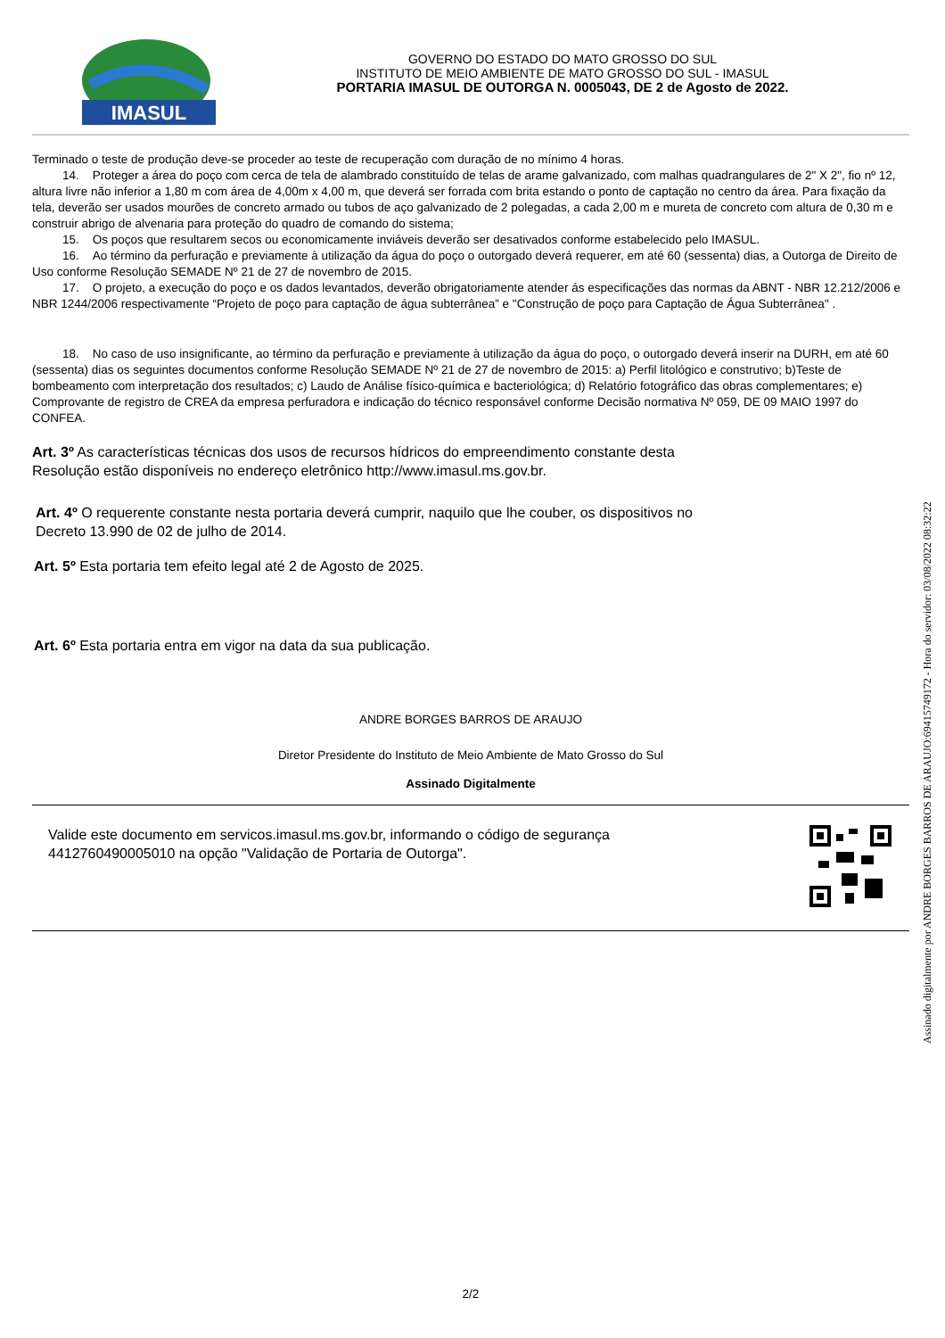IMASUL
GOVERNO DO ESTADO DO MATO GROSSO DO SUL
INSTITUTO DE MEIO AMBIENTE DE MATO GROSSO DO SUL - IMASUL
PORTARIA IMASUL DE OUTORGA N. 0005043, DE 2 de Agosto de 2022.
Terminado o teste de produção deve-se proceder ao teste de recuperação com duração de no mínimo 4 horas.
14. Proteger a área do poço com cerca de tela de alambrado constituído de telas de arame galvanizado, com malhas quadrangulares de 2" X 2", fio nº 12, altura livre não inferior a 1,80 m com área de 4,00m x 4,00 m, que deverá ser forrada com brita estando o ponto de captação no centro da área. Para fixação da tela, deverão ser usados mourões de concreto armado ou tubos de aço galvanizado de 2 polegadas, a cada 2,00 m e mureta de concreto com altura de 0,30 m e construir abrigo de alvenaria para proteção do quadro de comando do sistema;
15. Os poços que resultarem secos ou economicamente inviáveis deverão ser desativados conforme estabelecido pelo IMASUL.
16. Ao término da perfuração e previamente à utilização da água do poço o outorgado deverá requerer, em até 60 (sessenta) dias, a Outorga de Direito de Uso conforme Resolução SEMADE Nº 21 de 27 de novembro de 2015.
17. O projeto, a execução do poço e os dados levantados, deverão obrigatoriamente atender ás especificações das normas da ABNT - NBR 12.212/2006 e NBR 1244/2006 respectivamente “Projeto de poço para captação de água subterrânea” e "Construção de poço para Captação de Água Subterrânea" .
18. No caso de uso insignificante, ao término da perfuração e previamente à utilização da água do poço, o outorgado deverá inserir na DURH, em até 60 (sessenta) dias os seguintes documentos conforme Resolução SEMADE Nº 21 de 27 de novembro de 2015: a) Perfil litológico e construtivo; b)Teste de bombeamento com interpretação dos resultados; c) Laudo de Análise físico-química e bacteriológica; d) Relatório fotográfico das obras complementares; e) Comprovante de registro de CREA da empresa perfuradora e indicação do técnico responsável conforme Decisão normativa Nº 059, DE 09 MAIO 1997 do CONFEA.
Art. 3º As características técnicas dos usos de recursos hídricos do empreendimento constante desta
Resolução estão disponíveis no endereço eletrônico http://www.imasul.ms.gov.br.
Art. 4º O requerente constante nesta portaria deverá cumprir, naquilo que lhe couber, os dispositivos no
Decreto 13.990 de 02 de julho de 2014.
Art. 5º Esta portaria tem efeito legal até 2 de Agosto de 2025.
Art. 6º Esta portaria entra em vigor na data da sua publicação.
ANDRE BORGES BARROS DE ARAUJO
Diretor Presidente do Instituto de Meio Ambiente de Mato Grosso do Sul
Assinado Digitalmente
Valide este documento em servicos.imasul.ms.gov.br, informando o código de segurança
4412760490005010 na opção "Validação de Portaria de Outorga".
2/2
Assinado digitalmente por ANDRE BORGES BARROS DE ARAUJO:69415749172 - Hora do servidor: 03/08/2022 08:32:22